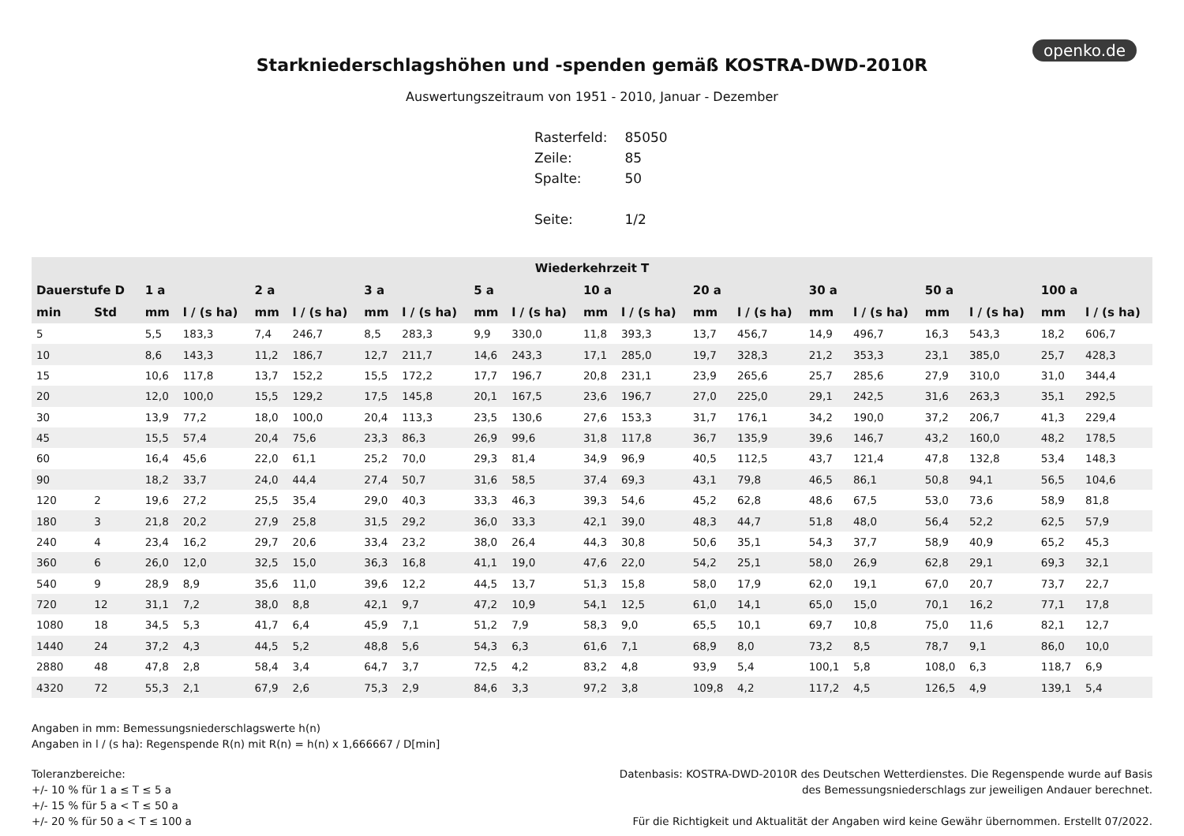openko.de
Starkniederschlagshöhen und -spenden gemäß KOSTRA-DWD-2010R
Auswertungszeitraum von 1951 - 2010, Januar - Dezember
| Rasterfeld: | 85050 |
| Zeile: | 85 |
| Spalte: | 50 |
| Seite: | 1/2 |
| Wiederkehrzeit T | | | | | | | | | | | | | | | | | | | |
| --- | --- | --- | --- | --- | --- | --- | --- | --- | --- | --- | --- | --- | --- | --- | --- | --- | --- | --- | --- |
| Dauerstufe D | | 1 a | | 2 a | | 3 a | | 5 a | | 10 a | | 20 a | | 30 a | | 50 a | | 100 a | |
| min | Std | mm | l / (s ha) | mm | l / (s ha) | mm | l / (s ha) | mm | l / (s ha) | mm | l / (s ha) | mm | l / (s ha) | mm | l / (s ha) | mm | l / (s ha) | mm | l / (s ha) |
| 5 | | 5,5 | 183,3 | 7,4 | 246,7 | 8,5 | 283,3 | 9,9 | 330,0 | 11,8 | 393,3 | 13,7 | 456,7 | 14,9 | 496,7 | 16,3 | 543,3 | 18,2 | 606,7 |
| 10 | | 8,6 | 143,3 | 11,2 | 186,7 | 12,7 | 211,7 | 14,6 | 243,3 | 17,1 | 285,0 | 19,7 | 328,3 | 21,2 | 353,3 | 23,1 | 385,0 | 25,7 | 428,3 |
| 15 | | 10,6 | 117,8 | 13,7 | 152,2 | 15,5 | 172,2 | 17,7 | 196,7 | 20,8 | 231,1 | 23,9 | 265,6 | 25,7 | 285,6 | 27,9 | 310,0 | 31,0 | 344,4 |
| 20 | | 12,0 | 100,0 | 15,5 | 129,2 | 17,5 | 145,8 | 20,1 | 167,5 | 23,6 | 196,7 | 27,0 | 225,0 | 29,1 | 242,5 | 31,6 | 263,3 | 35,1 | 292,5 |
| 30 | | 13,9 | 77,2 | 18,0 | 100,0 | 20,4 | 113,3 | 23,5 | 130,6 | 27,6 | 153,3 | 31,7 | 176,1 | 34,2 | 190,0 | 37,2 | 206,7 | 41,3 | 229,4 |
| 45 | | 15,5 | 57,4 | 20,4 | 75,6 | 23,3 | 86,3 | 26,9 | 99,6 | 31,8 | 117,8 | 36,7 | 135,9 | 39,6 | 146,7 | 43,2 | 160,0 | 48,2 | 178,5 |
| 60 | | 16,4 | 45,6 | 22,0 | 61,1 | 25,2 | 70,0 | 29,3 | 81,4 | 34,9 | 96,9 | 40,5 | 112,5 | 43,7 | 121,4 | 47,8 | 132,8 | 53,4 | 148,3 |
| 90 | | 18,2 | 33,7 | 24,0 | 44,4 | 27,4 | 50,7 | 31,6 | 58,5 | 37,4 | 69,3 | 43,1 | 79,8 | 46,5 | 86,1 | 50,8 | 94,1 | 56,5 | 104,6 |
| 120 | 2 | 19,6 | 27,2 | 25,5 | 35,4 | 29,0 | 40,3 | 33,3 | 46,3 | 39,3 | 54,6 | 45,2 | 62,8 | 48,6 | 67,5 | 53,0 | 73,6 | 58,9 | 81,8 |
| 180 | 3 | 21,8 | 20,2 | 27,9 | 25,8 | 31,5 | 29,2 | 36,0 | 33,3 | 42,1 | 39,0 | 48,3 | 44,7 | 51,8 | 48,0 | 56,4 | 52,2 | 62,5 | 57,9 |
| 240 | 4 | 23,4 | 16,2 | 29,7 | 20,6 | 33,4 | 23,2 | 38,0 | 26,4 | 44,3 | 30,8 | 50,6 | 35,1 | 54,3 | 37,7 | 58,9 | 40,9 | 65,2 | 45,3 |
| 360 | 6 | 26,0 | 12,0 | 32,5 | 15,0 | 36,3 | 16,8 | 41,1 | 19,0 | 47,6 | 22,0 | 54,2 | 25,1 | 58,0 | 26,9 | 62,8 | 29,1 | 69,3 | 32,1 |
| 540 | 9 | 28,9 | 8,9 | 35,6 | 11,0 | 39,6 | 12,2 | 44,5 | 13,7 | 51,3 | 15,8 | 58,0 | 17,9 | 62,0 | 19,1 | 67,0 | 20,7 | 73,7 | 22,7 |
| 720 | 12 | 31,1 | 7,2 | 38,0 | 8,8 | 42,1 | 9,7 | 47,2 | 10,9 | 54,1 | 12,5 | 61,0 | 14,1 | 65,0 | 15,0 | 70,1 | 16,2 | 77,1 | 17,8 |
| 1080 | 18 | 34,5 | 5,3 | 41,7 | 6,4 | 45,9 | 7,1 | 51,2 | 7,9 | 58,3 | 9,0 | 65,5 | 10,1 | 69,7 | 10,8 | 75,0 | 11,6 | 82,1 | 12,7 |
| 1440 | 24 | 37,2 | 4,3 | 44,5 | 5,2 | 48,8 | 5,6 | 54,3 | 6,3 | 61,6 | 7,1 | 68,9 | 8,0 | 73,2 | 8,5 | 78,7 | 9,1 | 86,0 | 10,0 |
| 2880 | 48 | 47,8 | 2,8 | 58,4 | 3,4 | 64,7 | 3,7 | 72,5 | 4,2 | 83,2 | 4,8 | 93,9 | 5,4 | 100,1 | 5,8 | 108,0 | 6,3 | 118,7 | 6,9 |
| 4320 | 72 | 55,3 | 2,1 | 67,9 | 2,6 | 75,3 | 2,9 | 84,6 | 3,3 | 97,2 | 3,8 | 109,8 | 4,2 | 117,2 | 4,5 | 126,5 | 4,9 | 139,1 | 5,4 |
Angaben in mm: Bemessungsniederschlagswerte h(n)
Angaben in l / (s ha): Regenspende R(n) mit R(n) = h(n) x 1,666667 / D[min]
Toleranzbereiche:
+/- 10 % für 1 a ≤ T ≤ 5 a
+/- 15 % für 5 a < T ≤ 50 a
+/- 20 % für 50 a < T ≤ 100 a
Datenbasis: KOSTRA-DWD-2010R des Deutschen Wetterdienstes. Die Regenspende wurde auf Basis
des Bemessungsniederschlags zur jeweiligen Andauer berechnet.
Für die Richtigkeit und Aktualität der Angaben wird keine Gewähr übernommen. Erstellt 07/2022.